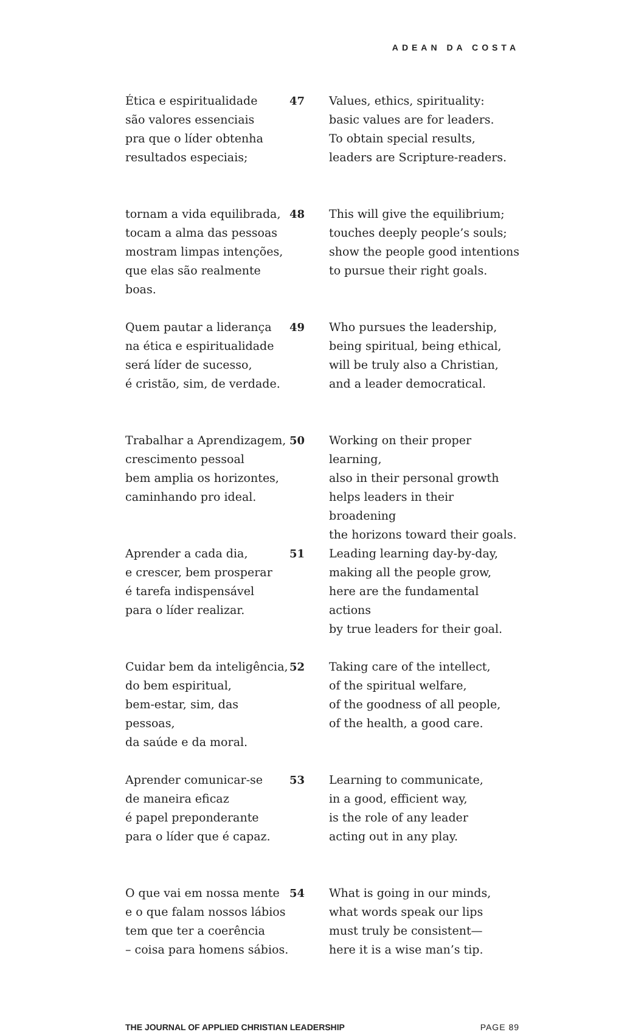ADEAN DA COSTA
Ética e espiritualidade
são valores essenciais
pra que o líder obtenha
resultados especiais;
47 Values, ethics, spirituality:
basic values are for leaders.
To obtain special results,
leaders are Scripture-readers.
tornam a vida equilibrada,
tocam a alma das pessoas
mostram limpas intenções,
que elas são realmente boas.
48 This will give the equilibrium;
touches deeply people’s souls;
show the people good intentions
to pursue their right goals.
Quem pautar a liderança
na ética e espiritualidade
será líder de sucesso,
é cristão, sim, de verdade.
49 Who pursues the leadership,
being spiritual, being ethical,
will be truly also a Christian,
and a leader democratical.
Trabalhar a Aprendizagem,
crescimento pessoal
bem amplia os horizontes,
caminhando pro ideal.
50 Working on their proper learning,
also in their personal growth
helps leaders in their broadening
the horizons toward their goals.
Aprender a cada dia,
e crescer, bem prosperar
é tarefa indispensável
para o líder realizar.
51 Leading learning day-by-day,
making all the people grow,
here are the fundamental actions
by true leaders for their goal.
Cuidar bem da inteligência,
do bem espiritual,
bem-estar, sim, das pessoas,
da saúde e da moral.
52 Taking care of the intellect,
of the spiritual welfare,
of the goodness of all people,
of the health, a good care.
Aprender comunicar-se
de maneira eficaz
é papel preponderante
para o líder que é capaz.
53 Learning to communicate,
in a good, efficient way,
is the role of any leader
acting out in any play.
O que vai em nossa mente
e o que falam nossos lábios
tem que ter a coerência
– coisa para homens sábios.
54 What is going in our minds,
what words speak our lips
must truly be consistent—
here it is a wise man’s tip.
THE JOURNAL OF APPLIED CHRISTIAN LEADERSHIP PAGE 89